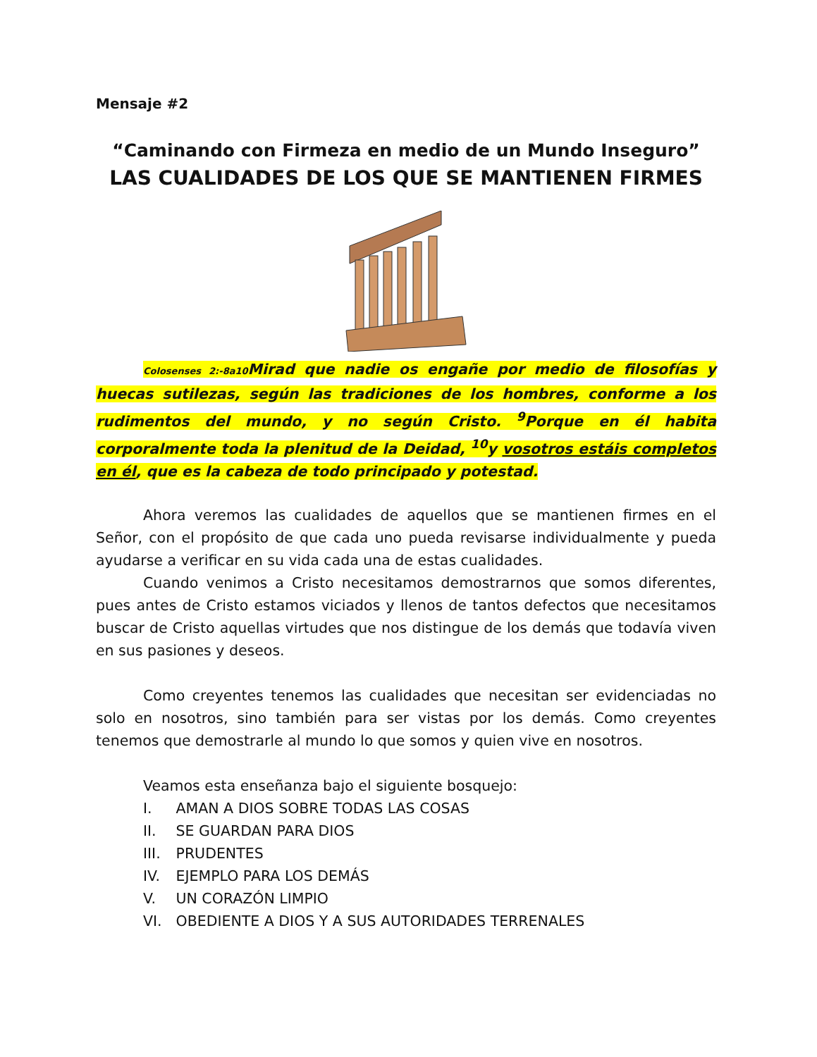Mensaje #2
“Caminando con Firmeza en medio de un Mundo Inseguro”
LAS CUALIDADES DE LOS QUE SE MANTIENEN FIRMES
Colosenses 2:-8a10 Mirad que nadie os engañe por medio de filosofías y huecas sutilezas, según las tradiciones de los hombres, conforme a los rudimentos del mundo, y no según Cristo. <sup>9</sup>Porque en él habita corporalmente toda la plenitud de la Deidad, <sup>10</sup>y vosotros estáis completos en él, que es la cabeza de todo principado y potestad.
Ahora veremos las cualidades de aquellos que se mantienen firmes en el Señor, con el propósito de que cada uno pueda revisarse individualmente y pueda ayudarse a verificar en su vida cada una de estas cualidades.
Cuando venimos a Cristo necesitamos demostrarnos que somos diferentes, pues antes de Cristo estamos viciados y llenos de tantos defectos que necesitamos buscar de Cristo aquellas virtudes que nos distingue de los demás que todavía viven en sus pasiones y deseos.
Como creyentes tenemos las cualidades que necesitan ser evidenciadas no solo en nosotros, sino también para ser vistas por los demás. Como creyentes tenemos que demostrarle al mundo lo que somos y quien vive en nosotros.
Veamos esta enseñanza bajo el siguiente bosquejo:
I. AMAN A DIOS SOBRE TODAS LAS COSAS
II. SE GUARDAN PARA DIOS
III. PRUDENTES
IV. EJEMPLO PARA LOS DEMÁS
V. UN CORAZÓN LIMPIO
VI. OBEDIENTE A DIOS Y A SUS AUTORIDADES TERRENALES